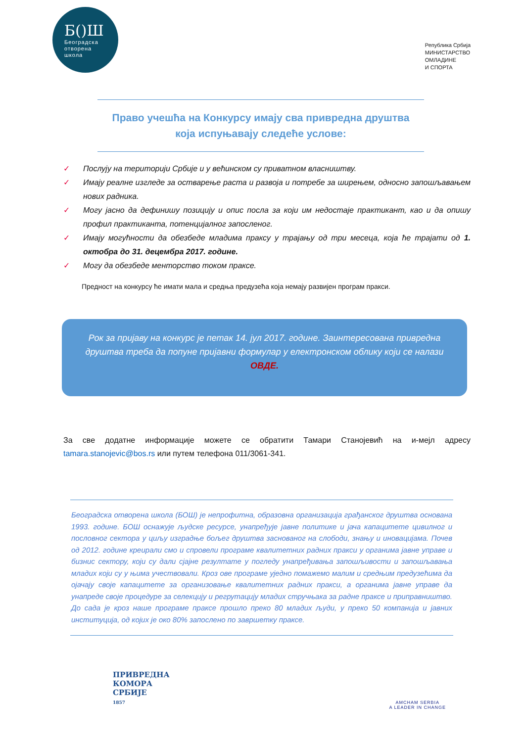Б()Ш
Београдска
отворена
школа
Република Србија
МИНИСТАРСТВО
ОМЛАДИНЕ
И СПОРТА
Право учешћа на Конкурсу имају сва привредна друштва
која испуњавају следеће услове:
✓ Послују на територији Србије и у већинском су приватном власништву.
✓ Имају реалне изгледе за остварење раста и развоја и потребе за ширењем, односно запошљавањем нових радника.
✓ Могу јасно да дефинишу позицију и опис посла за који им недостаје практикант, као и да опишу профил практиканта, потенцијалног запосленог.
✓ Имају могућности да обезбеде младима праксу у трајању од три месеца, која ће трајати од 1. октобра до 31. децембра 2017. године.
✓ Могу да обезбеде менторство током праксе.
Предност на конкурсу ће имати мала и средња предузећа која немају развијен програм пракси.
Рок за пријаву на конкурс је петак 14. јул 2017. године. Заинтересована привредна друштва треба да попуне пријавни формулар у електронском облику који се налази ОВДЕ.
За све додатне информације можете се обратити Тамари Станојевић на и-мејл адресу tamara.stanojevic@bos.rs или путем телефона 011/3061-341.
Београдска отворена школа (БОШ) је непрофитна, образовна организација грађанског друштва основана 1993. године. БОШ оснажује људске ресурсе, унапређује јавне политике и јача капацитете цивилног и пословног сектора у циљу изградње бољег друштва заснованог на слободи, знању и иновацијама. Почев од 2012. године креирали смо и спровели програме квалитетних радних пракси у органима јавне управе и бизнис сектору, који су дали сјајне резултате у погледу унапређивања запошљивости и запошљавања младих који су у њима учествовали. Кроз ове програме уједно помажемо малим и средњим предузећима да ојачају своје капацитете за организовање квалитетних радних пракси, а органима јавне управе да унапреде своје процедуре за селекцију и регрутацију младих стручњака за радне праксе и приправништво. До сада је кроз наше програме праксе прошло преко 80 младих људи, у преко 50 компанија и јавних институција, од којих је око 80% запослено по завршетку праксе.
ПРИВРЕДНА
КОМОРА
СРБИЈЕ
1857
AMCHAM SERBIA
A LEADER IN CHANGE